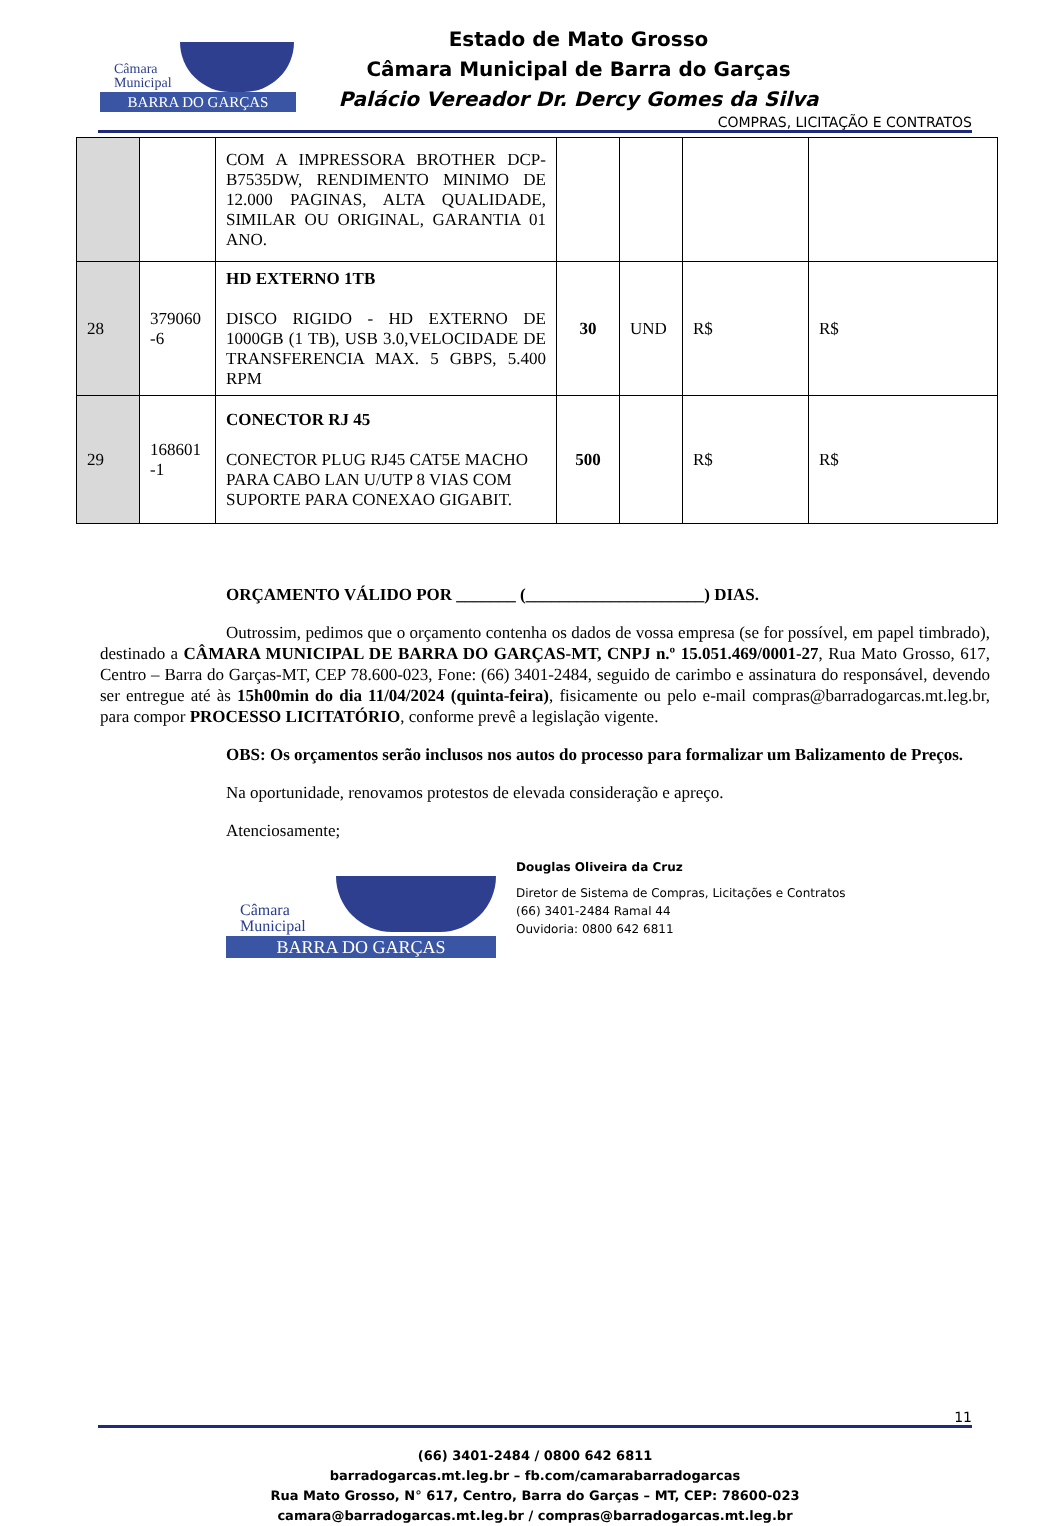Câmara
Municipal
BARRA DO GARÇAS
Estado de Mato Grosso
Câmara Municipal de Barra do Garças
Palácio Vereador Dr. Dercy Gomes da Silva
COMPRAS, LICITAÇÃO E CONTRATOS
| | | COM A IMPRESSORA BROTHER DCP-B7535DW, RENDIMENTO MINIMO DE 12.000 PAGINAS, ALTA QUALIDADE, SIMILAR OU ORIGINAL, GARANTIA 01 ANO. | | | | |
| 28 | 379060 -6 | HD EXTERNO 1TB DISCO RIGIDO - HD EXTERNO DE 1000GB (1 TB), USB 3.0,VELOCIDADE DE TRANSFERENCIA MAX. 5 GBPS, 5.400 RPM | 30 | UND | R$ | R$ |
| 29 | 168601 -1 | CONECTOR RJ 45 CONECTOR PLUG RJ45 CAT5E MACHO PARA CABO LAN U/UTP 8 VIAS COM SUPORTE PARA CONEXAO GIGABIT. | 500 | | R$ | R$ |
ORÇAMENTO VÁLIDO POR _______ (_____________________) DIAS.
Outrossim, pedimos que o orçamento contenha os dados de vossa empresa (se for possível, em papel timbrado), destinado a CÂMARA MUNICIPAL DE BARRA DO GARÇAS-MT, CNPJ n.º 15.051.469/0001-27, Rua Mato Grosso, 617, Centro – Barra do Garças-MT, CEP 78.600-023, Fone: (66) 3401-2484, seguido de carimbo e assinatura do responsável, devendo ser entregue até às 15h00min do dia 11/04/2024 (quinta-feira), fisicamente ou pelo e-mail compras@barradogarcas.mt.leg.br, para compor PROCESSO LICITATÓRIO, conforme prevê a legislação vigente.
OBS: Os orçamentos serão inclusos nos autos do processo para formalizar um Balizamento de Preços.
Na oportunidade, renovamos protestos de elevada consideração e apreço.
Atenciosamente;
Câmara
Municipal
BARRA DO GARÇAS
Douglas Oliveira da Cruz
Diretor de Sistema de Compras, Licitações e Contratos
(66) 3401-2484 Ramal 44
Ouvidoria: 0800 642 6811
11
(66) 3401-2484 / 0800 642 6811
barradogarcas.mt.leg.br – fb.com/camarabarradogarcas
Rua Mato Grosso, N° 617, Centro, Barra do Garças – MT, CEP: 78600-023
camara@barradogarcas.mt.leg.br / compras@barradogarcas.mt.leg.br